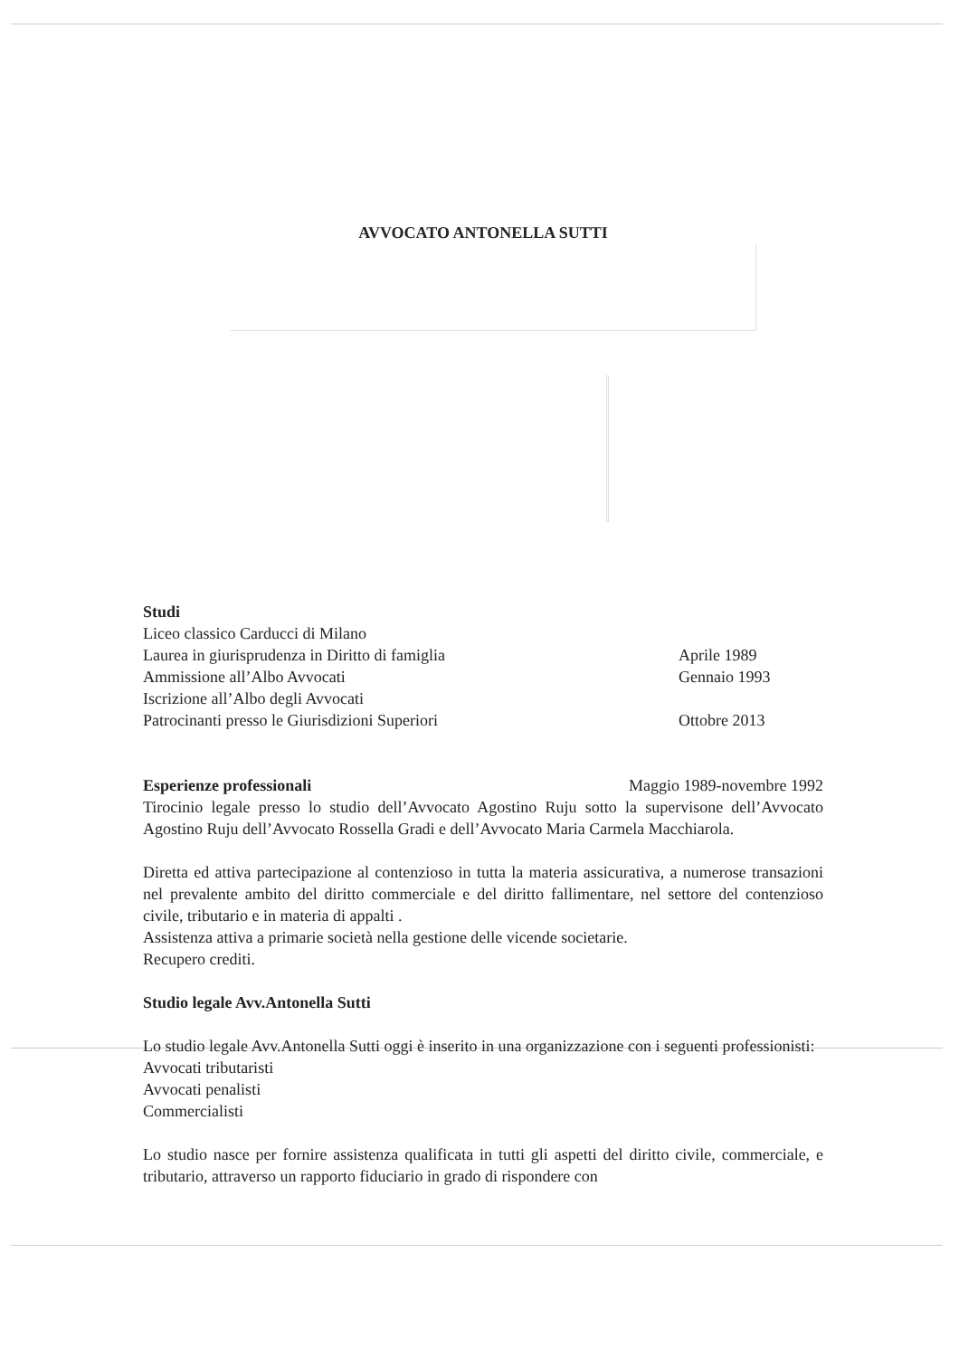AVVOCATO ANTONELLA SUTTI
Studi
Liceo classico Carducci di Milano
Laurea in giurisprudenza in Diritto di famiglia Aprile 1989
Ammissione all’Albo Avvocati Gennaio 1993
Iscrizione all’Albo degli Avvocati
Patrocinanti presso le Giurisdizioni Superiori Ottobre 2013
Esperienze professionali Maggio 1989-novembre 1992
Tirocinio legale presso lo studio dell’Avvocato Agostino Ruju sotto la supervisone dell’Avvocato Agostino Ruju dell’Avvocato Rossella Gradi e dell’Avvocato Maria Carmela Macchiarola.
Diretta ed attiva partecipazione al contenzioso in tutta la materia assicurativa, a numerose transazioni nel prevalente ambito del diritto commerciale e del diritto fallimentare, nel settore del contenzioso civile, tributario e in materia di appalti .
Assistenza attiva a primarie società nella gestione delle vicende societarie.
Recupero crediti.
Studio legale Avv.Antonella Sutti
Lo studio legale Avv.Antonella Sutti oggi è inserito in una organizzazione con i seguenti professionisti:
Avvocati tributaristi
Avvocati penalisti
Commercialisti
Lo studio nasce per fornire assistenza qualificata in tutti gli aspetti del diritto civile, commerciale, e tributario, attraverso un rapporto fiduciario in grado di rispondere con